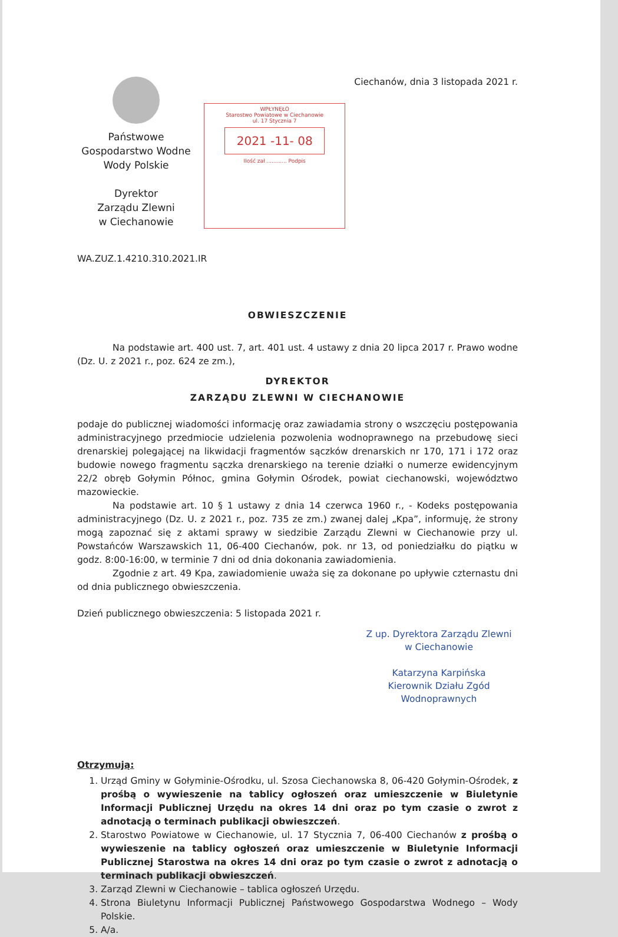Państwowe
Gospodarstwo Wodne
Wody Polskie
Dyrektor
Zarządu Zlewni
w Ciechanowie
WPŁYNĘŁO
Starostwo Powiatowe w Ciechanowie
ul. 17 Stycznia 7
2021 -11- 08
Ilość zał ............ Podpis
Ciechanów, dnia 3 listopada 2021 r.
WA.ZUZ.1.4210.310.2021.IR
OBWIESZCZENIE
Na podstawie art. 400 ust. 7, art. 401 ust. 4 ustawy z dnia 20 lipca 2017 r. Prawo wodne (Dz. U. z 2021 r., poz. 624 ze zm.),
DYREKTOR
ZARZĄDU ZLEWNI W CIECHANOWIE
podaje do publicznej wiadomości informację oraz zawiadamia strony o wszczęciu postępowania administracyjnego przedmiocie udzielenia pozwolenia wodnoprawnego na przebudowę sieci drenarskiej polegającej na likwidacji fragmentów sączków drenarskich nr 170, 171 i 172 oraz budowie nowego fragmentu sączka drenarskiego na terenie działki o numerze ewidencyjnym 22/2 obręb Gołymin Północ, gmina Gołymin Ośrodek, powiat ciechanowski, województwo mazowieckie.
Na podstawie art. 10 § 1 ustawy z dnia 14 czerwca 1960 r., - Kodeks postępowania administracyjnego (Dz. U. z 2021 r., poz. 735 ze zm.) zwanej dalej „Kpa”, informuję, że strony mogą zapoznać się z aktami sprawy w siedzibie Zarządu Zlewni w Ciechanowie przy ul. Powstańców Warszawskich 11, 06-400 Ciechanów, pok. nr 13, od poniedziałku do piątku w godz. 8:00-16:00, w terminie 7 dni od dnia dokonania zawiadomienia.
Zgodnie z art. 49 Kpa, zawiadomienie uważa się za dokonane po upływie czternastu dni od dnia publicznego obwieszczenia.
Dzień publicznego obwieszczenia: 5 listopada 2021 r.
Z up. Dyrektora Zarządu Zlewni
w Ciechanowie
Katarzyna Karpińska
Kierownik Działu Zgód Wodnoprawnych
Otrzymują:
1. Urząd Gminy w Gołyminie-Ośrodku, ul. Szosa Ciechanowska 8, 06-420 Gołymin-Ośrodek, z prośbą o wywieszenie na tablicy ogłoszeń oraz umieszczenie w Biuletynie Informacji Publicznej Urzędu na okres 14 dni oraz po tym czasie o zwrot z adnotacją o terminach publikacji obwieszczeń.
2. Starostwo Powiatowe w Ciechanowie, ul. 17 Stycznia 7, 06-400 Ciechanów z prośbą o wywieszenie na tablicy ogłoszeń oraz umieszczenie w Biuletynie Informacji Publicznej Starostwa na okres 14 dni oraz po tym czasie o zwrot z adnotacją o terminach publikacji obwieszczeń.
3. Zarząd Zlewni w Ciechanowie – tablica ogłoszeń Urzędu.
4. Strona Biuletynu Informacji Publicznej Państwowego Gospodarstwa Wodnego – Wody Polskie.
5. A/a.